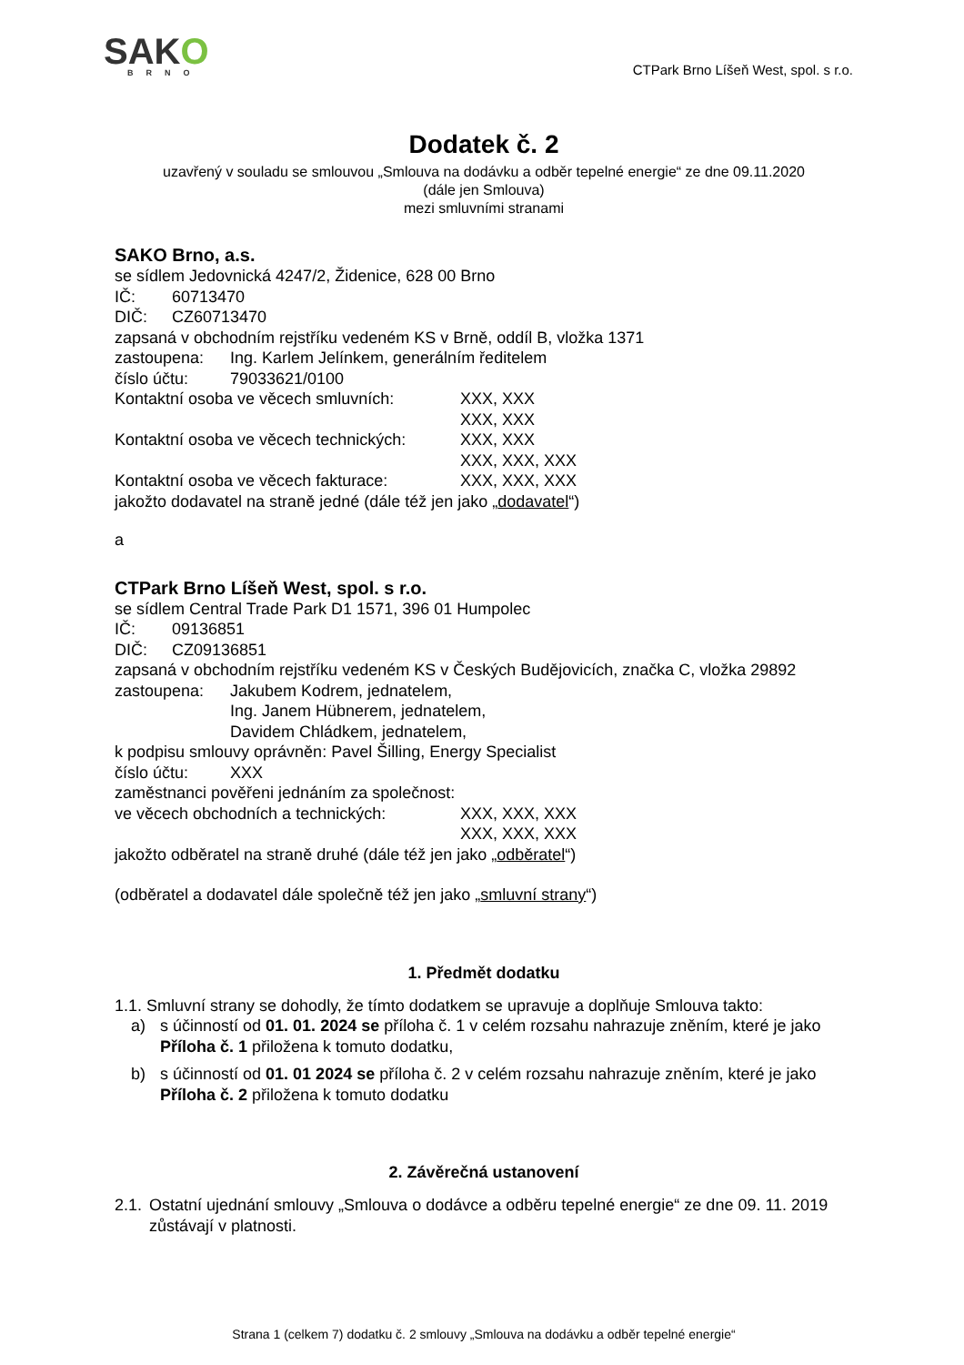SAKO
BRNO
CTPark Brno Líšeň West, spol. s r.o.
Dodatek č. 2
uzavřený v souladu se smlouvou „Smlouva na dodávku a odběr tepelné energie“ ze dne 09.11.2020
(dále jen Smlouva)
mezi smluvními stranami
SAKO Brno, a.s.
se sídlem Jedovnická 4247/2, Židenice, 628 00 Brno
IČ: 60713470
DIČ: CZ60713470
zapsaná v obchodním rejstříku vedeném KS v Brně, oddíl B, vložka 1371
zastoupena: Ing. Karlem Jelínkem, generálním ředitelem
číslo účtu: 79033621/0100
Kontaktní osoba ve věcech smluvních: XXX, XXX
XXX, XXX
Kontaktní osoba ve věcech technických: XXX, XXX
XXX, XXX, XXX
Kontaktní osoba ve věcech fakturace: XXX, XXX, XXX
jakožto dodavatel na straně jedné (dále též jen jako „dodavatel“)
a
CTPark Brno Líšeň West, spol. s r.o.
se sídlem Central Trade Park D1 1571, 396 01 Humpolec
IČ: 09136851
DIČ: CZ09136851
zapsaná v obchodním rejstříku vedeném KS v Českých Budějovicích, značka C, vložka 29892
zastoupena: Jakubem Kodrem, jednatelem,
Ing. Janem Hübnerem, jednatelem,
Davidem Chládkem, jednatelem,
k podpisu smlouvy oprávněn: Pavel Šilling, Energy Specialist
číslo účtu: XXX
zaměstnanci pověřeni jednáním za společnost:
ve věcech obchodních a technických: XXX, XXX, XXX
XXX, XXX, XXX
jakožto odběratel na straně druhé (dále též jen jako „odběratel“)
(odběratel a dodavatel dále společně též jen jako „smluvní strany“)
1. Předmět dodatku
1.1. Smluvní strany se dohodly, že tímto dodatkem se upravuje a doplňuje Smlouva takto:
a) s účinností od 01. 01. 2024 se příloha č. 1 v celém rozsahu nahrazuje zněním, které je jako Příloha č. 1 přiložena k tomuto dodatku,
b) s účinností od 01. 01 2024 se příloha č. 2 v celém rozsahu nahrazuje zněním, které je jako Příloha č. 2 přiložena k tomuto dodatku
2. Závěrečná ustanovení
2.1. Ostatní ujednání smlouvy „Smlouva o dodávce a odběru tepelné energie“ ze dne 09. 11. 2019 zůstávají v platnosti.
Strana 1 (celkem 7) dodatku č. 2 smlouvy „Smlouva na dodávku a odběr tepelné energie“